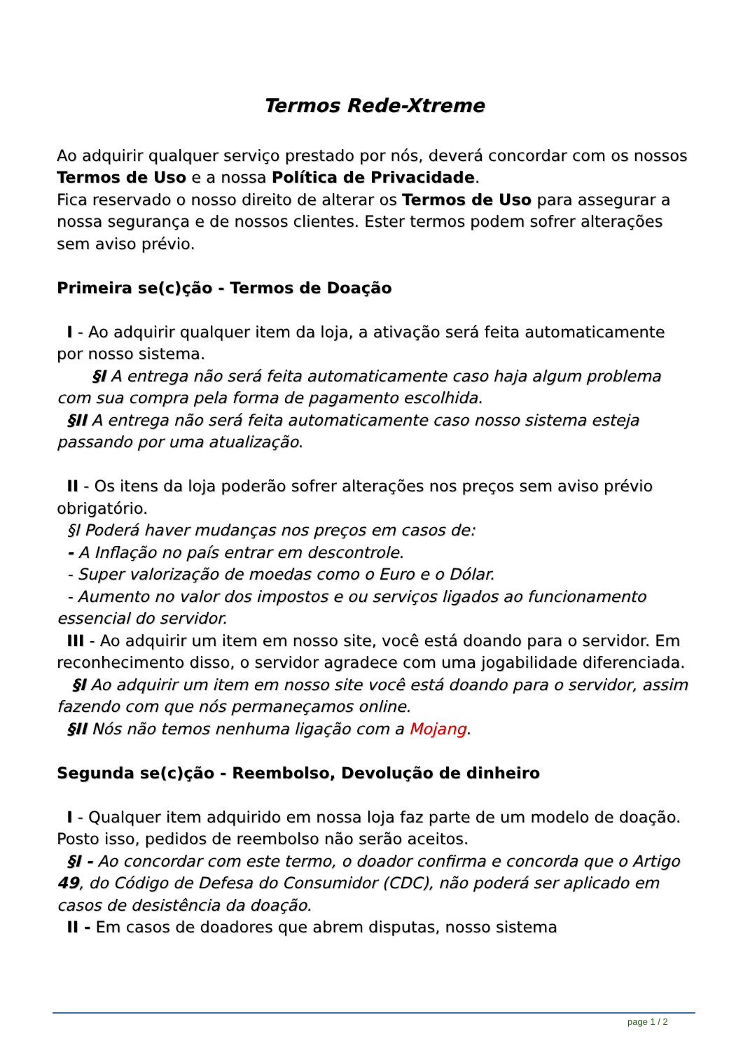Termos Rede-Xtreme
Ao adquirir qualquer serviço prestado por nós, deverá concordar com os nossos Termos de Uso e a nossa Política de Privacidade.
Fica reservado o nosso direito de alterar os Termos de Uso para assegurar a nossa segurança e de nossos clientes. Ester termos podem sofrer alterações sem aviso prévio.
Primeira se(c)ção - Termos de Doação
I - Ao adquirir qualquer item da loja, a ativação será feita automaticamente por nosso sistema.
§I A entrega não será feita automaticamente caso haja algum problema com sua compra pela forma de pagamento escolhida.
§II A entrega não será feita automaticamente caso nosso sistema esteja passando por uma atualização.
II - Os itens da loja poderão sofrer alterações nos preços sem aviso prévio obrigatório.
§I Poderá haver mudanças nos preços em casos de:
- A Inflação no país entrar em descontrole.
- Super valorização de moedas como o Euro e o Dólar.
- Aumento no valor dos impostos e ou serviços ligados ao funcionamento essencial do servidor.
III - Ao adquirir um item em nosso site, você está doando para o servidor. Em reconhecimento disso, o servidor agradece com uma jogabilidade diferenciada.
§I Ao adquirir um item em nosso site você está doando para o servidor, assim fazendo com que nós permaneçamos online.
§II Nós não temos nenhuma ligação com a Mojang.
Segunda se(c)ção - Reembolso, Devolução de dinheiro
I - Qualquer item adquirido em nossa loja faz parte de um modelo de doação. Posto isso, pedidos de reembolso não serão aceitos.
§I - Ao concordar com este termo, o doador confirma e concorda que o Artigo 49, do Código de Defesa do Consumidor (CDC), não poderá ser aplicado em casos de desistência da doação.
II - Em casos de doadores que abrem disputas, nosso sistema
page 1 / 2